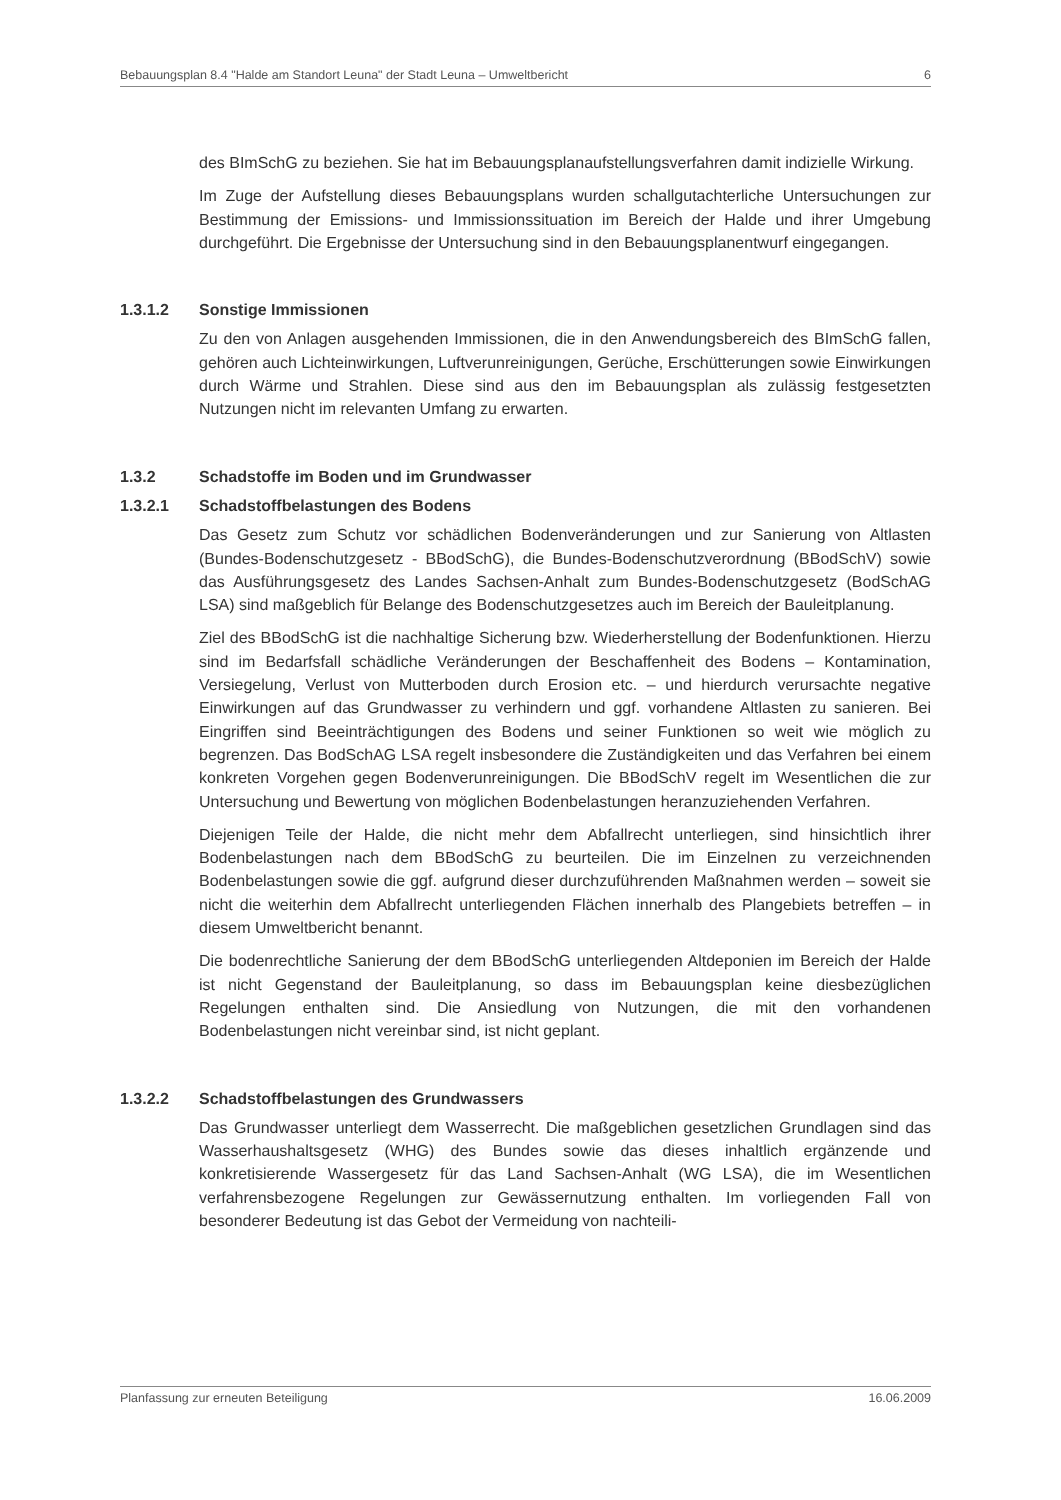Bebauungsplan 8.4 "Halde am Standort Leuna" der Stadt Leuna – Umweltbericht 6
des BImSchG zu beziehen. Sie hat im Bebauungsplanaufstellungsverfahren damit indizielle Wirkung.
Im Zuge der Aufstellung dieses Bebauungsplans wurden schallgutachterliche Untersuchungen zur Bestimmung der Emissions- und Immissionssituation im Bereich der Halde und ihrer Umgebung durchgeführt. Die Ergebnisse der Untersuchung sind in den Bebauungsplanentwurf eingegangen.
1.3.1.2 Sonstige Immissionen
Zu den von Anlagen ausgehenden Immissionen, die in den Anwendungsbereich des BImSchG fallen, gehören auch Lichteinwirkungen, Luftverunreinigungen, Gerüche, Erschütterungen sowie Einwirkungen durch Wärme und Strahlen. Diese sind aus den im Bebauungsplan als zulässig festgesetzten Nutzungen nicht im relevanten Umfang zu erwarten.
1.3.2 Schadstoffe im Boden und im Grundwasser
1.3.2.1 Schadstoffbelastungen des Bodens
Das Gesetz zum Schutz vor schädlichen Bodenveränderungen und zur Sanierung von Altlasten (Bundes-Bodenschutzgesetz - BBodSchG), die Bundes-Bodenschutzverordnung (BBodSchV) sowie das Ausführungsgesetz des Landes Sachsen-Anhalt zum Bundes-Bodenschutzgesetz (BodSchAG LSA) sind maßgeblich für Belange des Bodenschutzgesetzes auch im Bereich der Bauleitplanung.
Ziel des BBodSchG ist die nachhaltige Sicherung bzw. Wiederherstellung der Bodenfunktionen. Hierzu sind im Bedarfsfall schädliche Veränderungen der Beschaffenheit des Bodens – Kontamination, Versiegelung, Verlust von Mutterboden durch Erosion etc. – und hierdurch verursachte negative Einwirkungen auf das Grundwasser zu verhindern und ggf. vorhandene Altlasten zu sanieren. Bei Eingriffen sind Beeinträchtigungen des Bodens und seiner Funktionen so weit wie möglich zu begrenzen. Das BodSchAG LSA regelt insbesondere die Zuständigkeiten und das Verfahren bei einem konkreten Vorgehen gegen Bodenverunreinigungen. Die BBodSchV regelt im Wesentlichen die zur Untersuchung und Bewertung von möglichen Bodenbelastungen heranzuziehenden Verfahren.
Diejenigen Teile der Halde, die nicht mehr dem Abfallrecht unterliegen, sind hinsichtlich ihrer Bodenbelastungen nach dem BBodSchG zu beurteilen. Die im Einzelnen zu verzeichnenden Bodenbelastungen sowie die ggf. aufgrund dieser durchzuführenden Maßnahmen werden – soweit sie nicht die weiterhin dem Abfallrecht unterliegenden Flächen innerhalb des Plangebiets betreffen – in diesem Umweltbericht benannt.
Die bodenrechtliche Sanierung der dem BBodSchG unterliegenden Altdeponien im Bereich der Halde ist nicht Gegenstand der Bauleitplanung, so dass im Bebauungsplan keine diesbezüglichen Regelungen enthalten sind. Die Ansiedlung von Nutzungen, die mit den vorhandenen Bodenbelastungen nicht vereinbar sind, ist nicht geplant.
1.3.2.2 Schadstoffbelastungen des Grundwassers
Das Grundwasser unterliegt dem Wasserrecht. Die maßgeblichen gesetzlichen Grundlagen sind das Wasserhaushaltsgesetz (WHG) des Bundes sowie das dieses inhaltlich ergänzende und konkretisierende Wassergesetz für das Land Sachsen-Anhalt (WG LSA), die im Wesentlichen verfahrensbezogene Regelungen zur Gewässernutzung enthalten. Im vorliegenden Fall von besonderer Bedeutung ist das Gebot der Vermeidung von nachteili-
Planfassung zur erneuten Beteiligung 16.06.2009